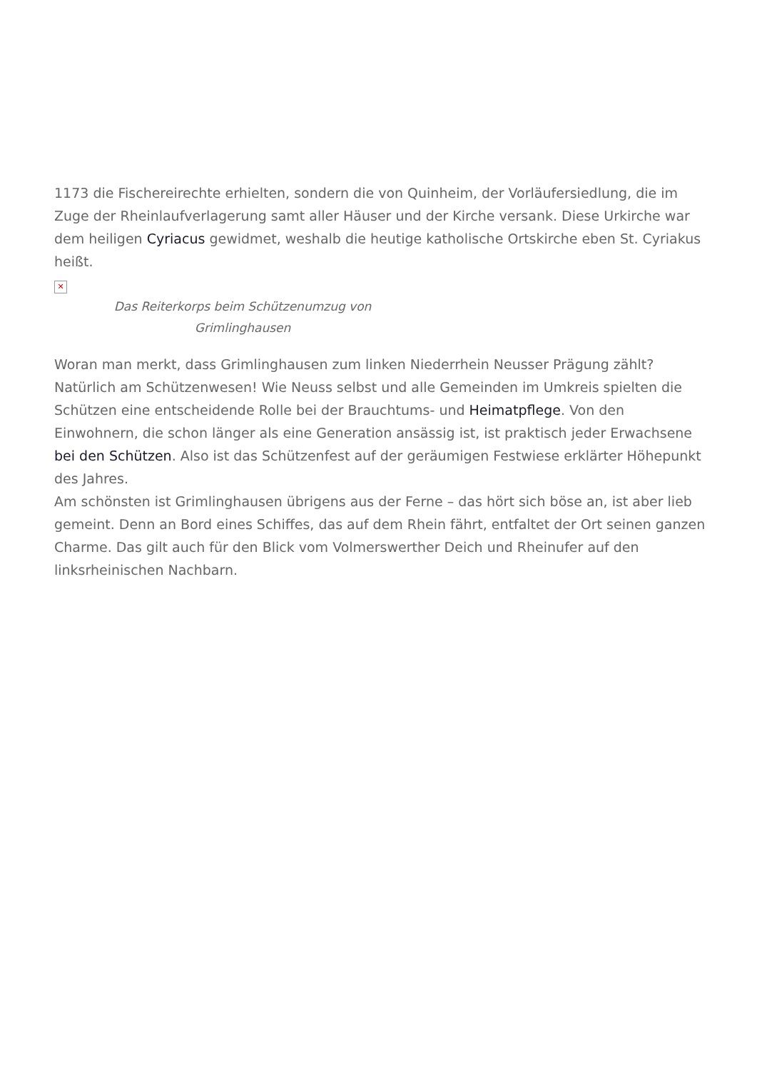1173 die Fischereirechte erhielten, sondern die von Quinheim, der Vorläufersiedlung, die im Zuge der Rheinlaufverlagerung samt aller Häuser und der Kirche versank. Diese Urkirche war dem heiligen Cyriacus gewidmet, weshalb die heutige katholische Ortskirche eben St. Cyriakus heißt.
✕
Das Reiterkorps beim Schützenumzug von Grimlinghausen
Woran man merkt, dass Grimlinghausen zum linken Niederrhein Neusser Prägung zählt? Natürlich am Schützenwesen! Wie Neuss selbst und alle Gemeinden im Umkreis spielten die Schützen eine entscheidende Rolle bei der Brauchtums- und Heimatpflege. Von den Einwohnern, die schon länger als eine Generation ansässig ist, ist praktisch jeder Erwachsene bei den Schützen. Also ist das Schützenfest auf der geräumigen Festwiese erklärter Höhepunkt des Jahres.
Am schönsten ist Grimlinghausen übrigens aus der Ferne – das hört sich böse an, ist aber lieb gemeint. Denn an Bord eines Schiffes, das auf dem Rhein fährt, entfaltet der Ort seinen ganzen Charme. Das gilt auch für den Blick vom Volmerswerther Deich und Rheinufer auf den linksrheinischen Nachbarn.